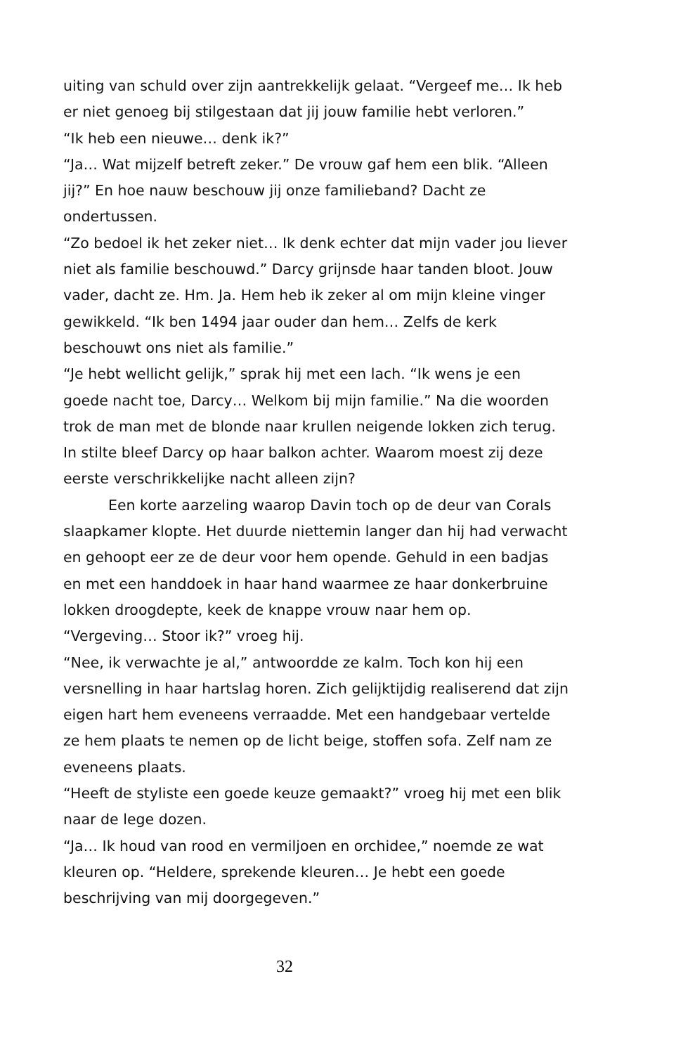uiting van schuld over zijn aantrekkelijk gelaat. “Vergeef me… Ik heb er niet genoeg bij stilgestaan dat jij jouw familie hebt verloren.”
“Ik heb een nieuwe… denk ik?”
“Ja… Wat mijzelf betreft zeker.” De vrouw gaf hem een blik. “Alleen jij?” En hoe nauw beschouw jij onze familieband? Dacht ze ondertussen.
“Zo bedoel ik het zeker niet… Ik denk echter dat mijn vader jou liever niet als familie beschouwd.” Darcy grijnsde haar tanden bloot. Jouw vader, dacht ze. Hm. Ja. Hem heb ik zeker al om mijn kleine vinger gewikkeld. “Ik ben 1494 jaar ouder dan hem… Zelfs de kerk beschouwt ons niet als familie.”
“Je hebt wellicht gelijk,” sprak hij met een lach. “Ik wens je een goede nacht toe, Darcy… Welkom bij mijn familie.” Na die woorden trok de man met de blonde naar krullen neigende lokken zich terug. In stilte bleef Darcy op haar balkon achter. Waarom moest zij deze eerste verschrikkelijke nacht alleen zijn?
Een korte aarzeling waarop Davin toch op de deur van Corals slaapkamer klopte. Het duurde niettemin langer dan hij had verwacht en gehoopt eer ze de deur voor hem opende. Gehuld in een badjas en met een handdoek in haar hand waarmee ze haar donkerbruine lokken droogdepte, keek de knappe vrouw naar hem op. “Vergeving… Stoor ik?” vroeg hij.
“Nee, ik verwachte je al,” antwoordde ze kalm. Toch kon hij een versnelling in haar hartslag horen. Zich gelijktijdig realiserend dat zijn eigen hart hem eveneens verraadde. Met een handgebaar vertelde ze hem plaats te nemen op de licht beige, stoffen sofa. Zelf nam ze eveneens plaats.
“Heeft de styliste een goede keuze gemaakt?” vroeg hij met een blik naar de lege dozen.
“Ja… Ik houd van rood en vermiljoen en orchidee,” noemde ze wat kleuren op. “Heldere, sprekende kleuren… Je hebt een goede beschrijving van mij doorgegeven.”
32